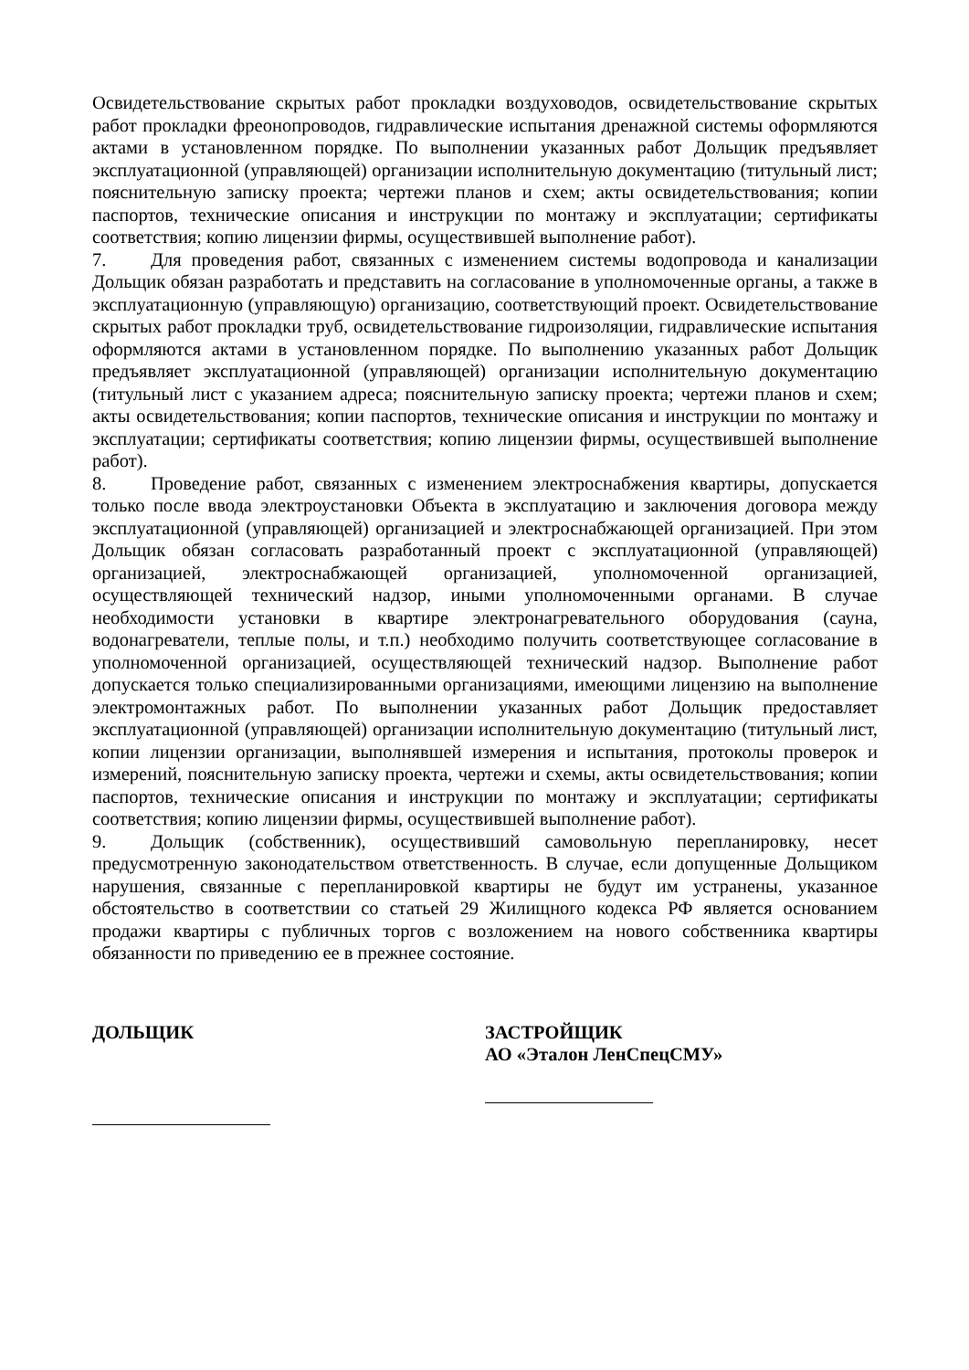Освидетельствование скрытых работ прокладки воздуховодов, освидетельствование скрытых работ прокладки фреонопроводов, гидравлические испытания дренажной системы оформляются актами в установленном порядке. По выполнении указанных работ Дольщик предъявляет эксплуатационной (управляющей) организации исполнительную документацию (титульный лист; пояснительную записку проекта; чертежи планов и схем; акты освидетельствования; копии паспортов, технические описания и инструкции по монтажу и эксплуатации; сертификаты соответствия; копию лицензии фирмы, осуществившей выполнение работ).
7. Для проведения работ, связанных с изменением системы водопровода и канализации Дольщик обязан разработать и представить на согласование в уполномоченные органы, а также в эксплуатационную (управляющую) организацию, соответствующий проект. Освидетельствование скрытых работ прокладки труб, освидетельствование гидроизоляции, гидравлические испытания оформляются актами в установленном порядке. По выполнению указанных работ Дольщик предъявляет эксплуатационной (управляющей) организации исполнительную документацию (титульный лист с указанием адреса; пояснительную записку проекта; чертежи планов и схем; акты освидетельствования; копии паспортов, технические описания и инструкции по монтажу и эксплуатации; сертификаты соответствия; копию лицензии фирмы, осуществившей выполнение работ).
8. Проведение работ, связанных с изменением электроснабжения квартиры, допускается только после ввода электроустановки Объекта в эксплуатацию и заключения договора между эксплуатационной (управляющей) организацией и электроснабжающей организацией. При этом Дольщик обязан согласовать разработанный проект с эксплуатационной (управляющей) организацией, электроснабжающей организацией, уполномоченной организацией, осуществляющей технический надзор, иными уполномоченными органами. В случае необходимости установки в квартире электронагревательного оборудования (сауна, водонагреватели, теплые полы, и т.п.) необходимо получить соответствующее согласование в уполномоченной организацией, осуществляющей технический надзор. Выполнение работ допускается только специализированными организациями, имеющими лицензию на выполнение электромонтажных работ. По выполнении указанных работ Дольщик предоставляет эксплуатационной (управляющей) организации исполнительную документацию (титульный лист, копии лицензии организации, выполнявшей измерения и испытания, протоколы проверок и измерений, пояснительную записку проекта, чертежи и схемы, акты освидетельствования; копии паспортов, технические описания и инструкции по монтажу и эксплуатации; сертификаты соответствия; копию лицензии фирмы, осуществившей выполнение работ).
9. Дольщик (собственник), осуществивший самовольную перепланировку, несет предусмотренную законодательством ответственность. В случае, если допущенные Дольщиком нарушения, связанные с перепланировкой квартиры не будут им устранены, указанное обстоятельство в соответствии со статьей 29 Жилищного кодекса РФ является основанием продажи квартиры с публичных торгов с возложением на нового собственника квартиры обязанности по приведению ее в прежнее состояние.
ДОЛЬЩИК
ЗАСТРОЙЩИК
АО «Эталон ЛенСпецСМУ»